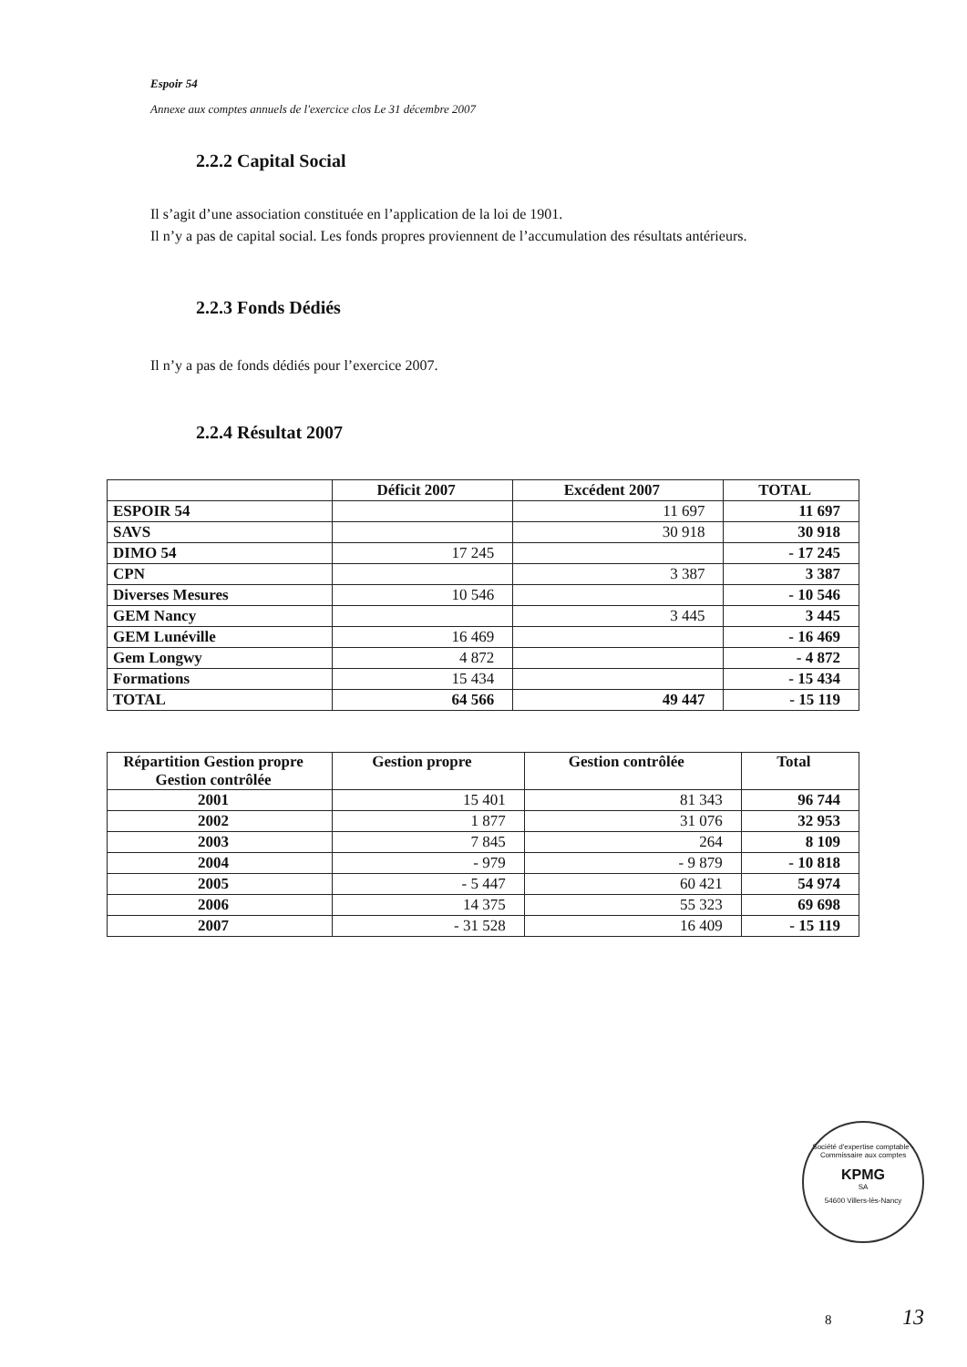Espoir 54
Annexe aux comptes annuels de l'exercice clos Le 31 décembre 2007
2.2.2 Capital Social
Il s’agit d’une association constituée en l’application de la loi de 1901.
Il n’y a pas de capital social. Les fonds propres proviennent de l’accumulation des résultats antérieurs.
2.2.3 Fonds Dédiés
Il n’y a pas de fonds dédiés pour l’exercice 2007.
2.2.4 Résultat 2007
| | Déficit 2007 | Excédent 2007 | TOTAL |
| --- | --- | --- | --- |
| ESPOIR 54 | | 11 697 | 11 697 |
| SAVS | | 30 918 | 30 918 |
| DIMO 54 | 17 245 | | - 17 245 |
| CPN | | 3 387 | 3 387 |
| Diverses Mesures | 10 546 | | - 10 546 |
| GEM Nancy | | 3 445 | 3 445 |
| GEM Lunéville | 16 469 | | - 16 469 |
| Gem Longwy | 4 872 | | - 4 872 |
| Formations | 15 434 | | - 15 434 |
| TOTAL | 64 566 | 49 447 | - 15 119 |
| Répartition Gestion propre Gestion contrôlée | Gestion propre | Gestion contrôlée | Total |
| --- | --- | --- | --- |
| 2001 | 15 401 | 81 343 | 96 744 |
| 2002 | 1 877 | 31 076 | 32 953 |
| 2003 | 7 845 | 264 | 8 109 |
| 2004 | - 979 | - 9 879 | - 10 818 |
| 2005 | - 5 447 | 60 421 | 54 974 |
| 2006 | 14 375 | 55 323 | 69 698 |
| 2007 | - 31 528 | 16 409 | - 15 119 |
Société d'expertise comptable - Commissaire aux comptes
KPMG
SA
54600 Villers-lès-Nancy
8 13